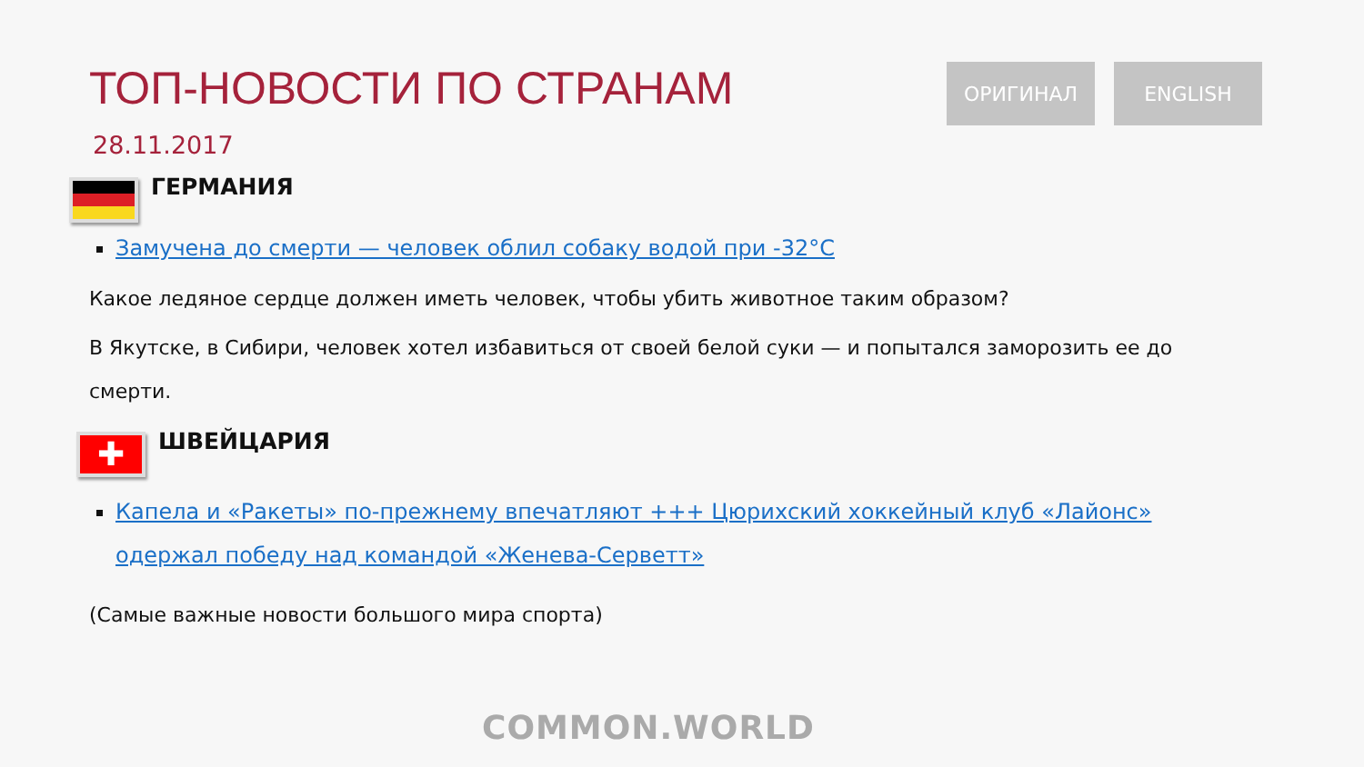ТОП-НОВОСТИ ПО СТРАНАМ
28.11.2017
ОРИГИНАЛ ENGLISH
ГЕРМАНИЯ
Замучена до смерти — человек облил собаку водой при -32°C
Какое ледяное сердце должен иметь человек, чтобы убить животное таким образом?
В Якутске, в Сибири, человек хотел избавиться от своей белой суки — и попытался заморозить ее до смерти.
✚
ШВЕЙЦАРИЯ
Капела и «Ракеты» по-прежнему впечатляют +++ Цюрихский хоккейный клуб «Лайонс» одержал победу над командой «Женева-Серветт»
(Самые важные новости большого мира спорта)
COMMON.WORLD